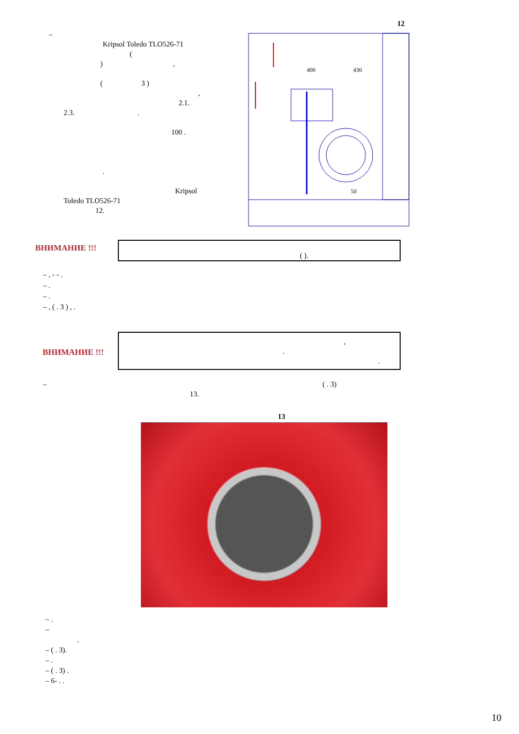–
Kripsol Toledo TLO526-71
(
) ,
( 3 )
,
2.1.
2.3. .
100 .
.
Kripsol
Toledo TLO526-71
12.
12
400
430
50
ВНИМАНИЕ !!! ( ).
– , - - .
– .
– .
– , ( . 3 ) , .
ВНИМАНИЕ !!!
,..
– ( . 3)
13.
13
– .
–
.
– ( . 3).
– .
– ( . 3) .
– 6- . .
10